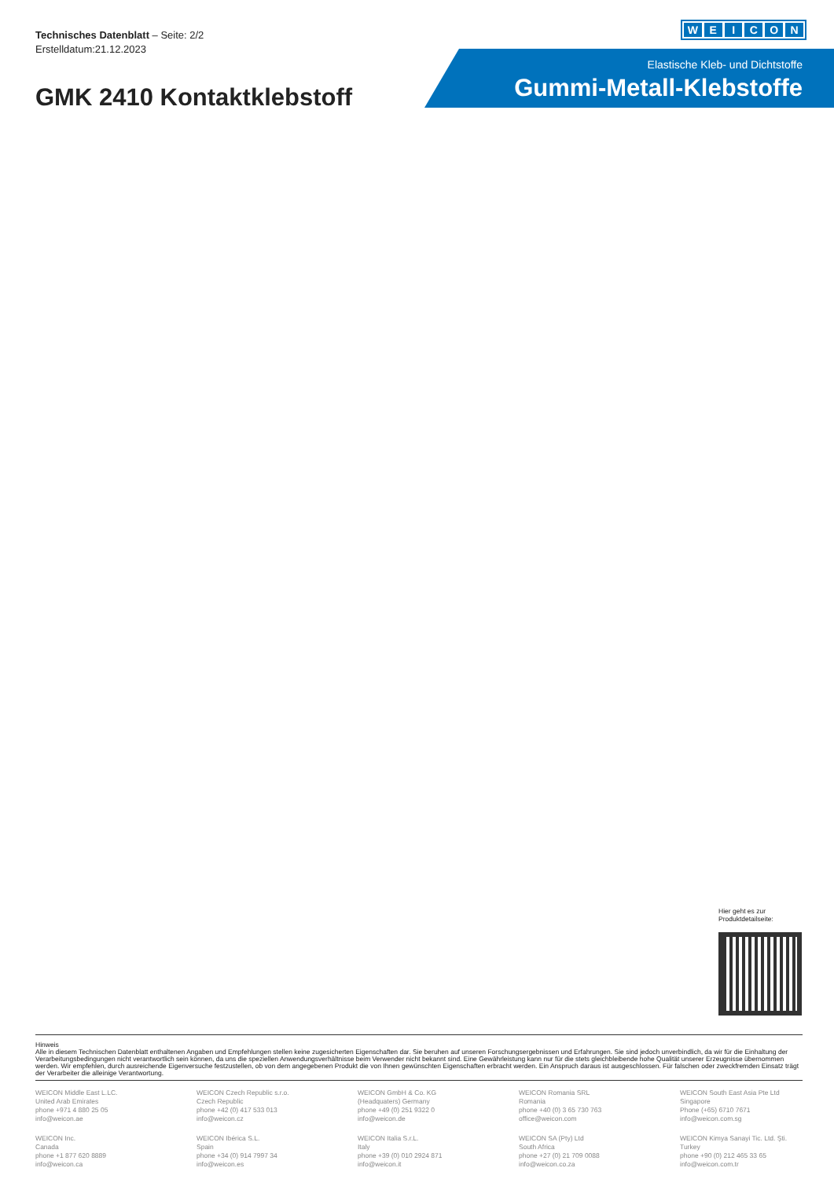Technisches Datenblatt – Seite: 2/2
Erstelldatum:21.12.2023
WEICON
Elastische Kleb- und Dichtstoffe
Gummi-Metall-Klebstoffe
GMK 2410 Kontaktklebstoff
Hier geht es zur
Produktdetailseite:
Hinweis
Alle in diesem Technischen Datenblatt enthaltenen Angaben und Empfehlungen stellen keine zugesicherten Eigenschaften dar. Sie beruhen auf unseren Forschungsergebnissen und Erfahrungen. Sie sind jedoch unverbindlich, da wir für die Einhaltung der Verarbeitungsbedingungen nicht verantwortlich sein können, da uns die speziellen Anwendungsverhältnisse beim Verwender nicht bekannt sind. Eine Gewährleistung kann nur für die stets gleichbleibende hohe Qualität unserer Erzeugnisse übernommen werden. Wir empfehlen, durch ausreichende Eigenversuche festzustellen, ob von dem angegebenen Produkt die von Ihnen gewünschten Eigenschaften erbracht werden. Ein Anspruch daraus ist ausgeschlossen. Für falschen oder zweckfremden Einsatz trägt der Verarbeiter die alleinige Verantwortung.
WEICON Middle East L.LC.
United Arab Emirates
phone +971 4 880 25 05
info@weicon.ae
WEICON Czech Republic s.r.o.
Czech Republic
phone +42 (0) 417 533 013
info@weicon.cz
WEICON GmbH & Co. KG
(Headquaters) Germany
phone +49 (0) 251 9322 0
info@weicon.de
WEICON Romania SRL
Romania
phone +40 (0) 3 65 730 763
office@weicon.com
WEICON South East Asia Pte Ltd
Singapore
Phone (+65) 6710 7671
info@weicon.com.sg
WEICON Inc.
Canada
phone +1 877 620 8889
info@weicon.ca
WEICON Ibérica S.L.
Spain
phone +34 (0) 914 7997 34
info@weicon.es
WEICON Italia S.r.L.
Italy
phone +39 (0) 010 2924 871
info@weicon.it
WEICON SA (Pty) Ltd
South Africa
phone +27 (0) 21 709 0088
info@weicon.co.za
WEICON Kimya Sanayi Tic. Ltd. Şti.
Turkey
phone +90 (0) 212 465 33 65
info@weicon.com.tr